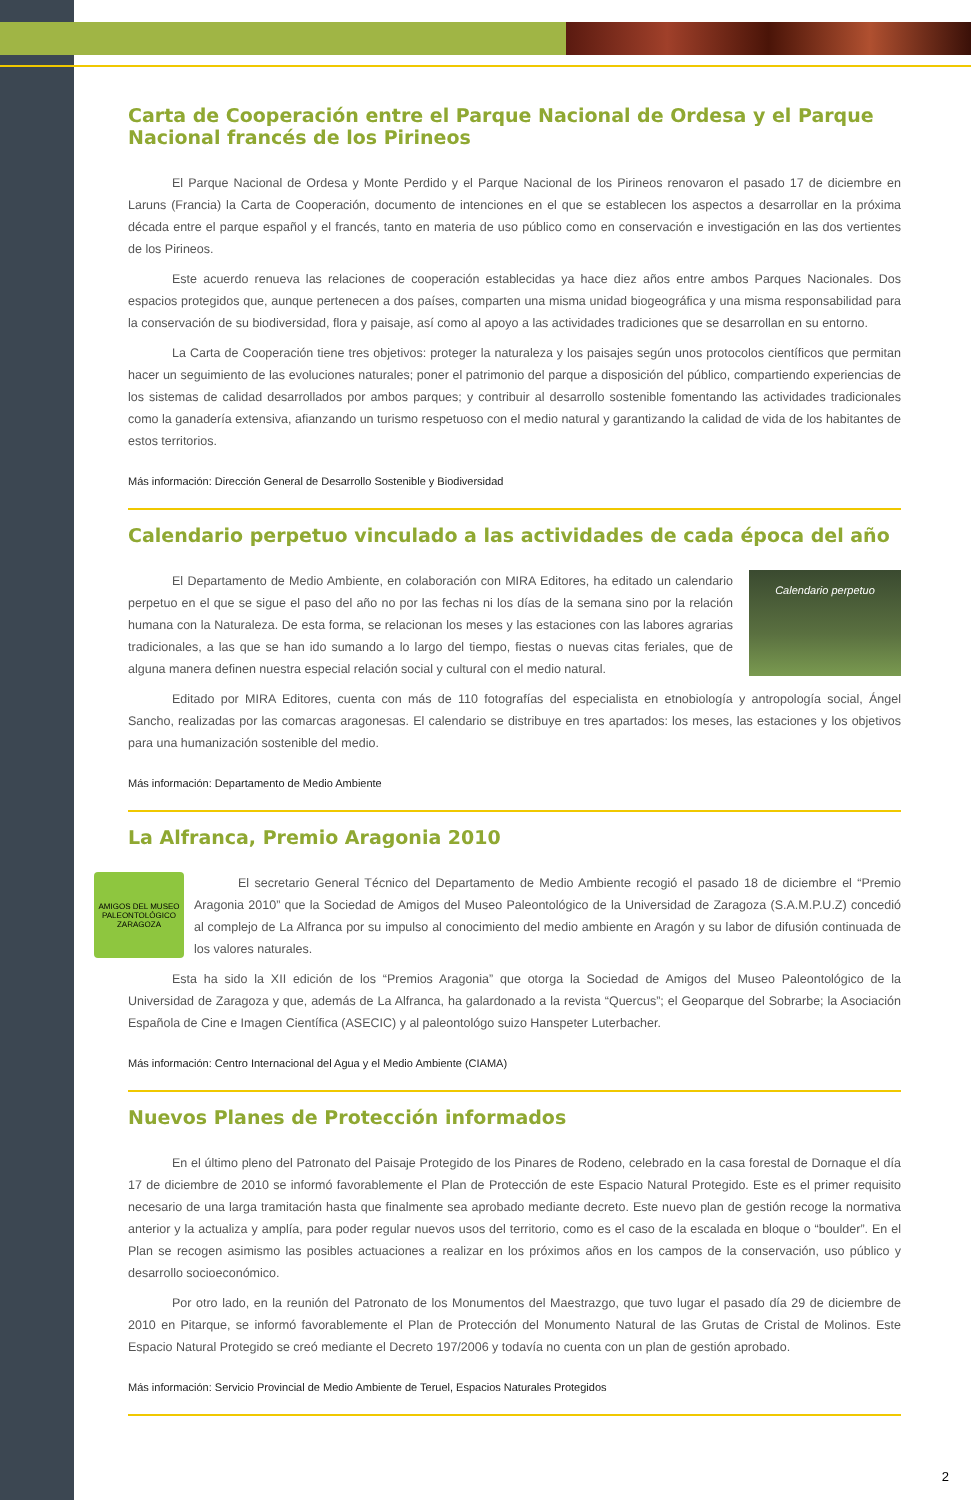Carta de Cooperación entre el Parque Nacional de Ordesa y el Parque Nacional francés de los Pirineos
El Parque Nacional de Ordesa y Monte Perdido y el Parque Nacional de los Pirineos renovaron el pasado 17 de diciembre en Laruns (Francia) la Carta de Cooperación, documento de intenciones en el que se establecen los aspectos a desarrollar en la próxima década entre el parque español y el francés, tanto en materia de uso público como en conservación e investigación en las dos vertientes de los Pirineos.
Este acuerdo renueva las relaciones de cooperación establecidas ya hace diez años entre ambos Parques Nacionales. Dos espacios protegidos que, aunque pertenecen a dos países, comparten una misma unidad biogeográfica y una misma responsabilidad para la conservación de su biodiversidad, flora y paisaje, así como al apoyo a las actividades tradiciones que se desarrollan en su entorno.
La Carta de Cooperación tiene tres objetivos: proteger la naturaleza y los paisajes según unos protocolos científicos que permitan hacer un seguimiento de las evoluciones naturales; poner el patrimonio del parque a disposición del público, compartiendo experiencias de los sistemas de calidad desarrollados por ambos parques; y contribuir al desarrollo sostenible fomentando las actividades tradicionales como la ganadería extensiva, afianzando un turismo respetuoso con el medio natural y garantizando la calidad de vida de los habitantes de estos territorios.
Más información: Dirección General de Desarrollo Sostenible y Biodiversidad
Calendario perpetuo vinculado a las actividades de cada época del año
Calendario perpetuo
El Departamento de Medio Ambiente, en colaboración con MIRA Editores, ha editado un calendario perpetuo en el que se sigue el paso del año no por las fechas ni los días de la semana sino por la relación humana con la Naturaleza. De esta forma, se relacionan los meses y las estaciones con las labores agrarias tradicionales, a las que se han ido sumando a lo largo del tiempo, fiestas o nuevas citas feriales, que de alguna manera definen nuestra especial relación social y cultural con el medio natural.
Editado por MIRA Editores, cuenta con más de 110 fotografías del especialista en etnobiología y antropología social, Ángel Sancho, realizadas por las comarcas aragonesas. El calendario se distribuye en tres apartados: los meses, las estaciones y los objetivos para una humanización sostenible del medio.
Más información: Departamento de Medio Ambiente
La Alfranca, Premio Aragonia 2010
AMIGOS DEL MUSEO PALEONTOLÓGICO ZARAGOZA
El secretario General Técnico del Departamento de Medio Ambiente recogió el pasado 18 de diciembre el “Premio Aragonia 2010” que la Sociedad de Amigos del Museo Paleontológico de la Universidad de Zaragoza (S.A.M.P.U.Z) concedió al complejo de La Alfranca por su impulso al conocimiento del medio ambiente en Aragón y su labor de difusión continuada de los valores naturales.
Esta ha sido la XII edición de los “Premios Aragonia” que otorga la Sociedad de Amigos del Museo Paleontológico de la Universidad de Zaragoza y que, además de La Alfranca, ha galardonado a la revista “Quercus”; el Geoparque del Sobrarbe; la Asociación Española de Cine e Imagen Científica (ASECIC) y al paleontológo suizo Hanspeter Luterbacher.
Más información: Centro Internacional del Agua y el Medio Ambiente (CIAMA)
Nuevos Planes de Protección informados
En el último pleno del Patronato del Paisaje Protegido de los Pinares de Rodeno, celebrado en la casa forestal de Dornaque el día 17 de diciembre de 2010 se informó favorablemente el Plan de Protección de este Espacio Natural Protegido. Este es el primer requisito necesario de una larga tramitación hasta que finalmente sea aprobado mediante decreto. Este nuevo plan de gestión recoge la normativa anterior y la actualiza y amplía, para poder regular nuevos usos del territorio, como es el caso de la escalada en bloque o “boulder”. En el Plan se recogen asimismo las posibles actuaciones a realizar en los próximos años en los campos de la conservación, uso público y desarrollo socioeconómico.
Por otro lado, en la reunión del Patronato de los Monumentos del Maestrazgo, que tuvo lugar el pasado día 29 de diciembre de 2010 en Pitarque, se informó favorablemente el Plan de Protección del Monumento Natural de las Grutas de Cristal de Molinos. Este Espacio Natural Protegido se creó mediante el Decreto 197/2006 y todavía no cuenta con un plan de gestión aprobado.
Más información: Servicio Provincial de Medio Ambiente de Teruel, Espacios Naturales Protegidos
2